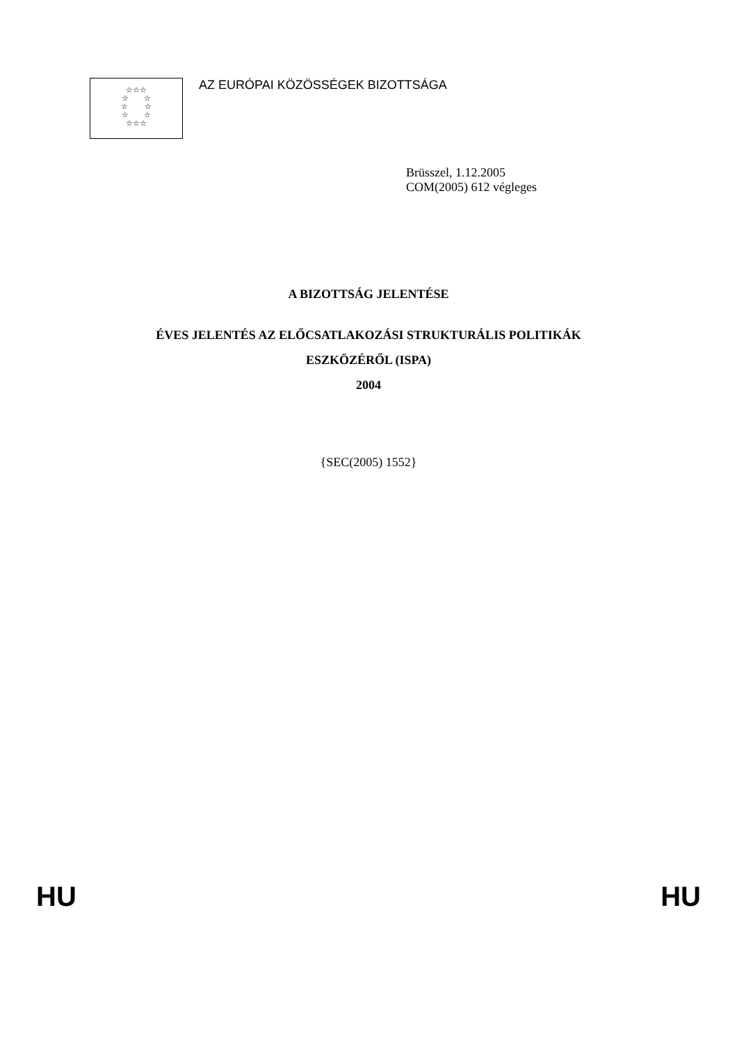☆☆☆
☆ ☆
☆ ☆
☆ ☆
☆☆☆
AZ EURÓPAI KÖZÖSSÉGEK BIZOTTSÁGA
Brüsszel, 1.12.2005
COM(2005) 612 végleges
A BIZOTTSÁG JELENTÉSE
ÉVES JELENTÉS AZ ELŐCSATLAKOZÁSI STRUKTURÁLIS POLITIKÁK
ESZKÖZÉRŐL (ISPA)
2004
{SEC(2005) 1552}
HU HU